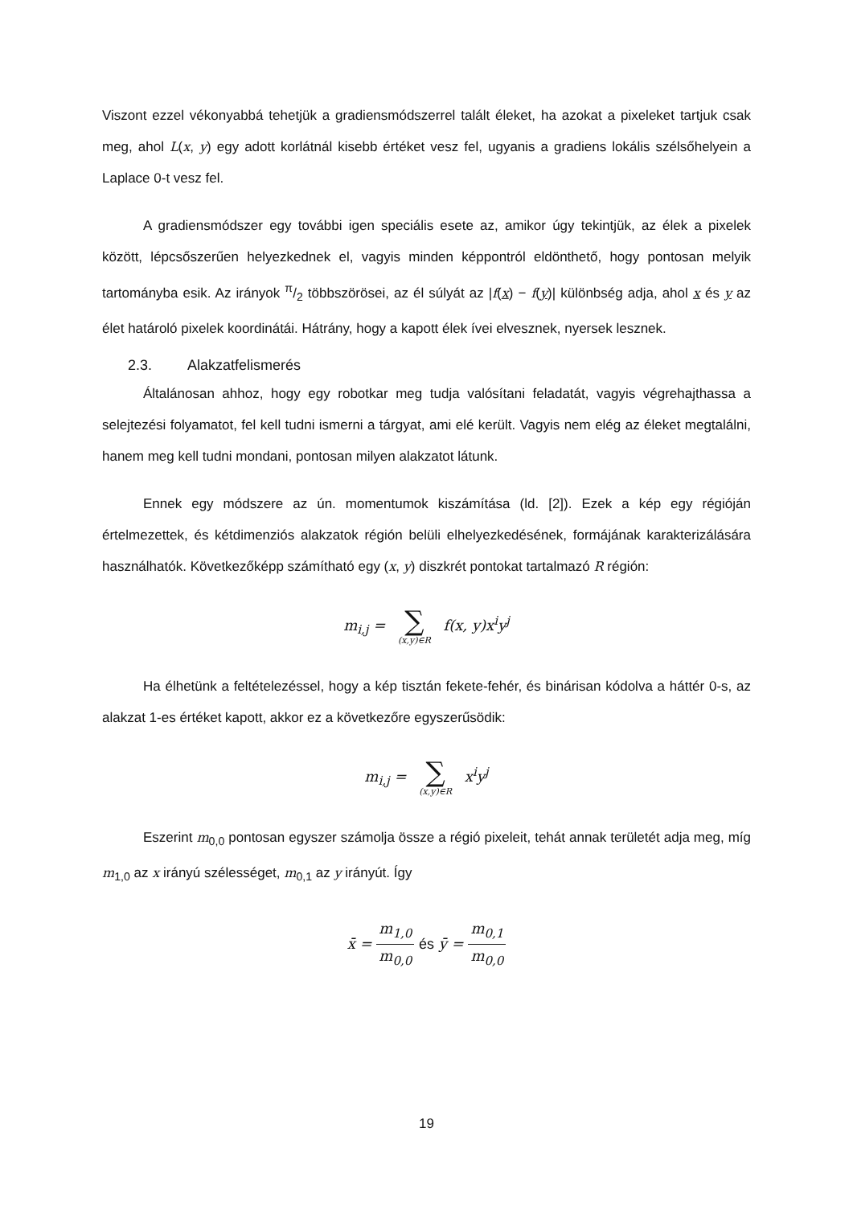Viszont ezzel vékonyabbá tehetjük a gradiensmódszerrel talált éleket, ha azokat a pixeleket tartjuk csak meg, ahol L(x, y) egy adott korlátnál kisebb értéket vesz fel, ugyanis a gradiens lokális szélsőhelyein a Laplace 0-t vesz fel.
A gradiensmódszer egy további igen speciális esete az, amikor úgy tekintjük, az élek a pixelek között, lépcsőszerűen helyezkednek el, vagyis minden képpontról eldönthető, hogy pontosan melyik tartományba esik. Az irányok π/2 többszörösei, az él súlyát az |f(x) − f(y)| különbség adja, ahol x és y az élet határoló pixelek koordinátái. Hátrány, hogy a kapott élek ívei elvesznek, nyersek lesznek.
2.3. Alakzatfelismerés
Általánosan ahhoz, hogy egy robotkar meg tudja valósítani feladatát, vagyis végrehajthassa a selejtezési folyamatot, fel kell tudni ismerni a tárgyat, ami elé került. Vagyis nem elég az éleket megtalálni, hanem meg kell tudni mondani, pontosan milyen alakzatot látunk.
Ennek egy módszere az ún. momentumok kiszámítása (ld. [2]). Ezek a kép egy régióján értelmezettek, és kétdimenziós alakzatok régión belüli elhelyezkedésének, formájának karakterizálására használhatók. Következőképp számítható egy (x, y) diszkrét pontokat tartalmazó R régión:
m<sub>i,j</sub> = ∑ (x,y)∈R f(x, y)x<sup>i</sup>y<sup>j</sup>
Ha élhetünk a feltételezéssel, hogy a kép tisztán fekete-fehér, és binárisan kódolva a háttér 0-s, az alakzat 1-es értéket kapott, akkor ez a következőre egyszerűsödik:
m<sub>i,j</sub> = ∑ (x,y)∈R x<sup>i</sup>y<sup>j</sup>
Eszerint m<sub>0,0</sub> pontosan egyszer számolja össze a régió pixeleit, tehát annak területét adja meg, míg m<sub>1,0</sub> az x irányú szélességet, m<sub>0,1</sub> az y irányút. Így
x̄ = m<sub>1,0</sub> m<sub>0,0</sub> és ȳ = m<sub>0,1</sub> m<sub>0,0</sub>
19